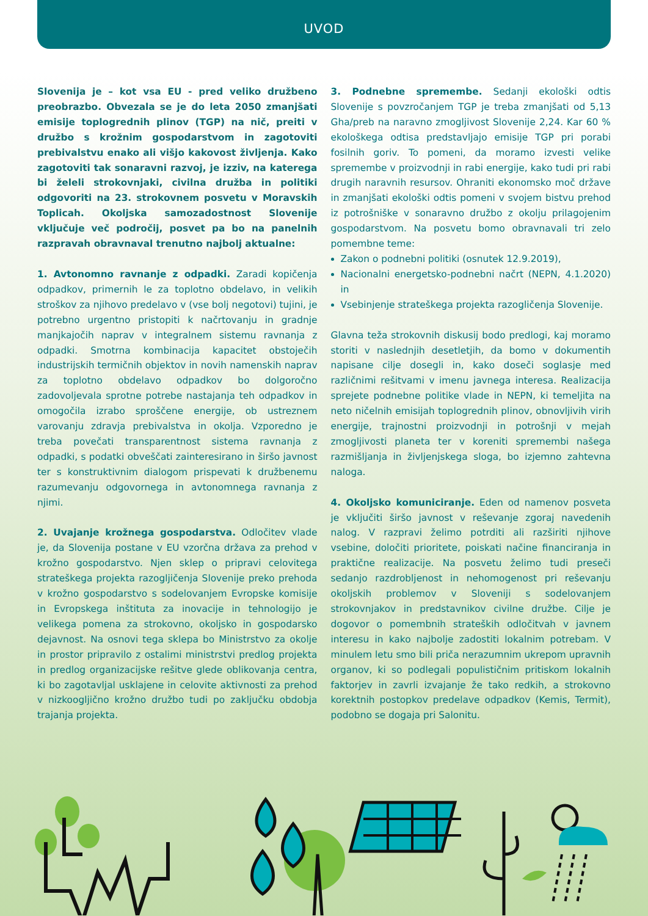UVOD
Slovenija je – kot vsa EU - pred veliko družbeno preobrazbo. Obvezala se je do leta 2050 zmanjšati emisije toplogrednih plinov (TGP) na nič, preiti v družbo s krožnim gospodarstvom in zagotoviti prebivalstvu enako ali višjo kakovost življenja. Kako zagotoviti tak sonaravni razvoj, je izziv, na katerega bi želeli strokovnjaki, civilna družba in politiki odgovoriti na 23. strokovnem posvetu v Moravskih Toplicah. Okoljska samozadostnost Slovenije vključuje več področij, posvet pa bo na panelnih razpravah obravnaval trenutno najbolj aktualne:
1. Avtonomno ravnanje z odpadki. Zaradi kopičenja odpadkov, primernih le za toplotno obdelavo, in velikih stroškov za njihovo predelavo v (vse bolj negotovi) tujini, je potrebno urgentno pristopiti k načrtovanju in gradnje manjkajočih naprav v integralnem sistemu ravnanja z odpadki. Smotrna kombinacija kapacitet obstoječih industrijskih termičnih objektov in novih namenskih naprav za toplotno obdelavo odpadkov bo dolgoročno zadovoljevala sprotne potrebe nastajanja teh odpadkov in omogočila izrabo sproščene energije, ob ustreznem varovanju zdravja prebivalstva in okolja. Vzporedno je treba povečati transparentnost sistema ravnanja z odpadki, s podatki obveščati zainteresirano in širšo javnost ter s konstruktivnim dialogom prispevati k družbenemu razumevanju odgovornega in avtonomnega ravnanja z njimi.
2. Uvajanje krožnega gospodarstva. Odločitev vlade je, da Slovenija postane v EU vzorčna država za prehod v krožno gospodarstvo. Njen sklep o pripravi celovitega strateškega projekta razogljičenja Slovenije preko prehoda v krožno gospodarstvo s sodelovanjem Evropske komisije in Evropskega inštituta za inovacije in tehnologijo je velikega pomena za strokovno, okoljsko in gospodarsko dejavnost. Na osnovi tega sklepa bo Ministrstvo za okolje in prostor pripravilo z ostalimi ministrstvi predlog projekta in predlog organizacijske rešitve glede oblikovanja centra, ki bo zagotavljal usklajene in celovite aktivnosti za prehod v nizkoogljično krožno družbo tudi po zaključku obdobja trajanja projekta.
3. Podnebne spremembe. Sedanji ekološki odtis Slovenije s povzročanjem TGP je treba zmanjšati od 5,13 Gha/preb na naravno zmogljivost Slovenije 2,24. Kar 60 % ekološkega odtisa predstavljajo emisije TGP pri porabi fosilnih goriv. To pomeni, da moramo izvesti velike spremembe v proizvodnji in rabi energije, kako tudi pri rabi drugih naravnih resursov. Ohraniti ekonomsko moč države in zmanjšati ekološki odtis pomeni v svojem bistvu prehod iz potrošniške v sonaravno družbo z okolju prilagojenim gospodarstvom. Na posvetu bomo obravnavali tri zelo pomembne teme:
Zakon o podnebni politiki (osnutek 12.9.2019),
Nacionalni energetsko-podnebni načrt (NEPN, 4.1.2020) in
Vsebinjenje strateškega projekta razogličenja Slovenije.
Glavna teža strokovnih diskusij bodo predlogi, kaj moramo storiti v naslednjih desetletjih, da bomo v dokumentih napisane cilje dosegli in, kako doseči soglasje med različnimi rešitvami v imenu javnega interesa. Realizacija sprejete podnebne politike vlade in NEPN, ki temeljita na neto ničelnih emisijah toplogrednih plinov, obnovljivih virih energije, trajnostni proizvodnji in potrošnji v mejah zmogljivosti planeta ter v koreniti spremembi našega razmišljanja in življenjskega sloga, bo izjemno zahtevna naloga.
4. Okoljsko komuniciranje. Eden od namenov posveta je vključiti širšo javnost v reševanje zgoraj navedenih nalog. V razpravi želimo potrditi ali razširiti njihove vsebine, določiti prioritete, poiskati načine financiranja in praktične realizacije. Na posvetu želimo tudi preseči sedanjo razdrobljenost in nehomogenost pri reševanju okoljskih problemov v Sloveniji s sodelovanjem strokovnjakov in predstavnikov civilne družbe. Cilje je dogovor o pomembnih strateških odločitvah v javnem interesu in kako najbolje zadostiti lokalnim potrebam. V minulem letu smo bili priča nerazumnim ukrepom upravnih organov, ki so podlegali populističnim pritiskom lokalnih faktorjev in zavrli izvajanje že tako redkih, a strokovno korektnih postopkov predelave odpadkov (Kemis, Termit), podobno se dogaja pri Salonitu.